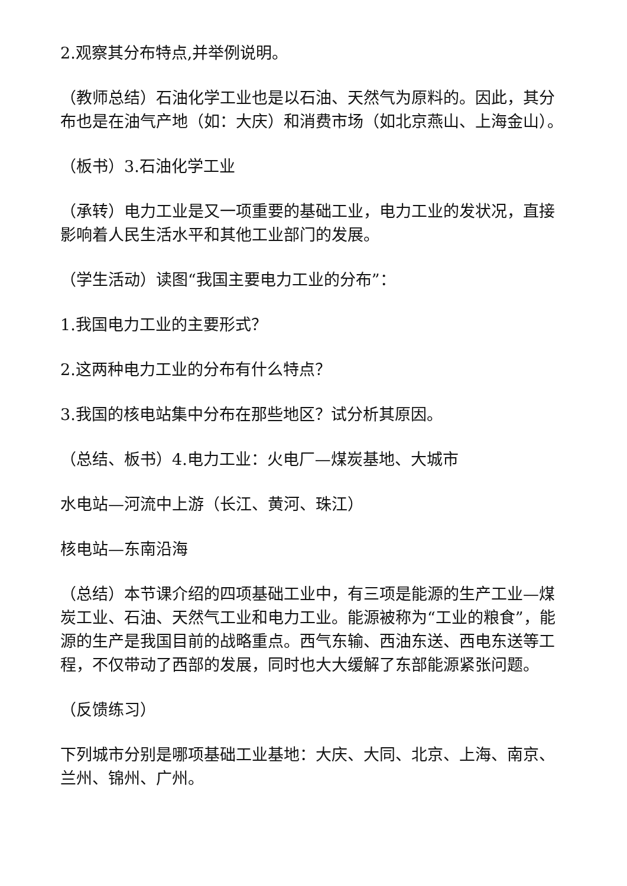2.观察其分布特点,并举例说明。
（教师总结）石油化学工业也是以石油、天然气为原料的。因此，其分布也是在油气产地（如：大庆）和消费市场（如北京燕山、上海金山）。
（板书）3.石油化学工业
（承转）电力工业是又一项重要的基础工业，电力工业的发状况，直接影响着人民生活水平和其他工业部门的发展。
（学生活动）读图“我国主要电力工业的分布”：
1.我国电力工业的主要形式？
2.这两种电力工业的分布有什么特点？
3.我国的核电站集中分布在那些地区？试分析其原因。
（总结、板书）4.电力工业：火电厂—煤炭基地、大城市
水电站—河流中上游（长江、黄河、珠江）
核电站—东南沿海
（总结）本节课介绍的四项基础工业中，有三项是能源的生产工业—煤炭工业、石油、天然气工业和电力工业。能源被称为“工业的粮食”，能源的生产是我国目前的战略重点。西气东输、西油东送、西电东送等工程，不仅带动了西部的发展，同时也大大缓解了东部能源紧张问题。
（反馈练习）
下列城市分别是哪项基础工业基地：大庆、大同、北京、上海、南京、兰州、锦州、广州。